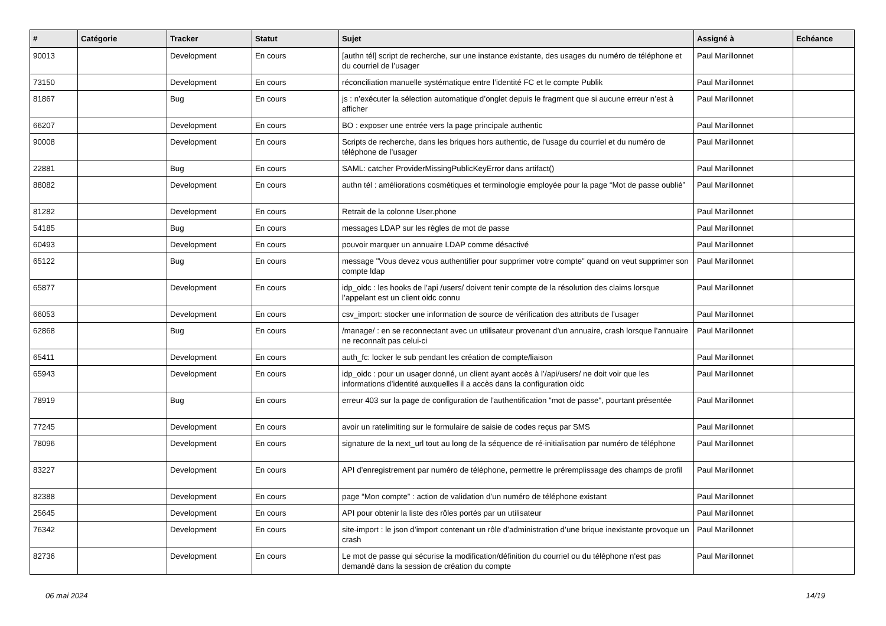| # | Catégorie | Tracker | Statut | Sujet | Assigné à | Echéance |
| --- | --- | --- | --- | --- | --- | --- |
| 90013 | | Development | En cours | [authn tél] script de recherche, sur une instance existante, des usages du numéro de téléphone et du courriel de l’usager | Paul Marillonnet | |
| 73150 | | Development | En cours | réconciliation manuelle systématique entre l’identité FC et le compte Publik | Paul Marillonnet | |
| 81867 | | Bug | En cours | js : n’exécuter la sélection automatique d’onglet depuis le fragment que si aucune erreur n’est à afficher | Paul Marillonnet | |
| 66207 | | Development | En cours | BO : exposer une entrée vers la page principale authentic | Paul Marillonnet | |
| 90008 | | Development | En cours | Scripts de recherche, dans les briques hors authentic, de l’usage du courriel et du numéro de téléphone de l’usager | Paul Marillonnet | |
| 22881 | | Bug | En cours | SAML: catcher ProviderMissingPublicKeyError dans artifact() | Paul Marillonnet | |
| 88082 | | Development | En cours | authn tél : améliorations cosmétiques et terminologie employée pour la page “Mot de passe oublié” | Paul Marillonnet | |
| 81282 | | Development | En cours | Retrait de la colonne User.phone | Paul Marillonnet | |
| 54185 | | Bug | En cours | messages LDAP sur les règles de mot de passe | Paul Marillonnet | |
| 60493 | | Development | En cours | pouvoir marquer un annuaire LDAP comme désactivé | Paul Marillonnet | |
| 65122 | | Bug | En cours | message "Vous devez vous authentifier pour supprimer votre compte" quand on veut supprimer son compte ldap | Paul Marillonnet | |
| 65877 | | Development | En cours | idp_oidc : les hooks de l’api /users/ doivent tenir compte de la résolution des claims lorsque l’appelant est un client oidc connu | Paul Marillonnet | |
| 66053 | | Development | En cours | csv_import: stocker une information de source de vérification des attributs de l’usager | Paul Marillonnet | |
| 62868 | | Bug | En cours | /manage/ : en se reconnectant avec un utilisateur provenant d’un annuaire, crash lorsque l’annuaire ne reconnaît pas celui-ci | Paul Marillonnet | |
| 65411 | | Development | En cours | auth_fc: locker le sub pendant les création de compte/liaison | Paul Marillonnet | |
| 65943 | | Development | En cours | idp_oidc : pour un usager donné, un client ayant accès à l’/api/users/ ne doit voir que les informations d’identité auxquelles il a accès dans la configuration oidc | Paul Marillonnet | |
| 78919 | | Bug | En cours | erreur 403 sur la page de configuration de l'authentification "mot de passe", pourtant présentée | Paul Marillonnet | |
| 77245 | | Development | En cours | avoir un ratelimiting sur le formulaire de saisie de codes reçus par SMS | Paul Marillonnet | |
| 78096 | | Development | En cours | signature de la next_url tout au long de la séquence de ré-initialisation par numéro de téléphone | Paul Marillonnet | |
| 83227 | | Development | En cours | API d’enregistrement par numéro de téléphone, permettre le préremplissage des champs de profil | Paul Marillonnet | |
| 82388 | | Development | En cours | page “Mon compte” : action de validation d’un numéro de téléphone existant | Paul Marillonnet | |
| 25645 | | Development | En cours | API pour obtenir la liste des rôles portés par un utilisateur | Paul Marillonnet | |
| 76342 | | Development | En cours | site-import : le json d’import contenant un rôle d’administration d’une brique inexistante provoque un crash | Paul Marillonnet | |
| 82736 | | Development | En cours | Le mot de passe qui sécurise la modification/définition du courriel ou du téléphone n'est pas demandé dans la session de création du compte | Paul Marillonnet | |
06 mai 2024 14/19